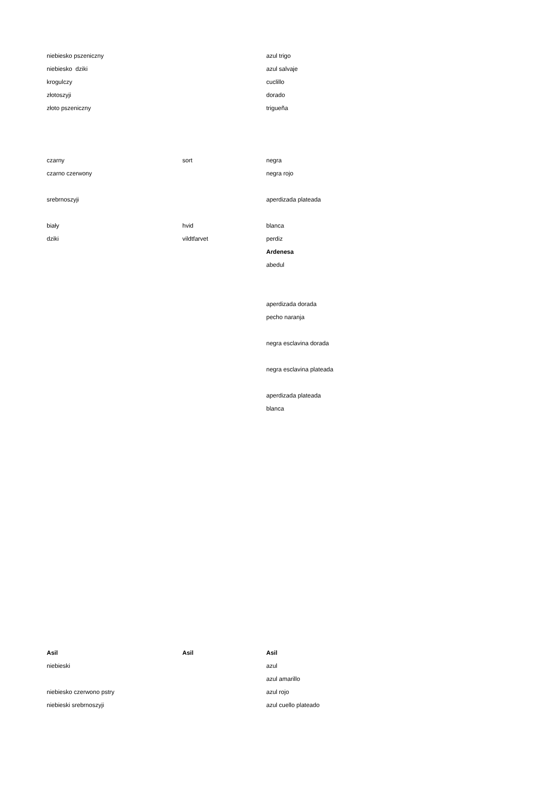| niebiesko pszeniczny | | azul trigo |
| niebiesko dziki | | azul salvaje |
| krogulczy | | cuclillo |
| złotoszyji | | dorado |
| złoto pszeniczny | | trigueña |
| czarny | sort | negra |
| czarno czerwony | | negra rojo |
| srebrnoszyji | | aperdizada plateada |
| biały | hvid | blanca |
| dziki | vildtfarvet | perdiz |
| | | Ardenesa |
| | | abedul |
| | | aperdizada dorada |
| | | pecho naranja |
| | | negra esclavina dorada |
| | | negra esclavina plateada |
| | | aperdizada plateada |
| | | blanca |
| Asil | Asil | Asil |
| niebieski | | azul |
| | | azul amarillo |
| niebiesko czerwono pstry | | azul rojo |
| niebieski srebrnoszyji | | azul cuello plateado |